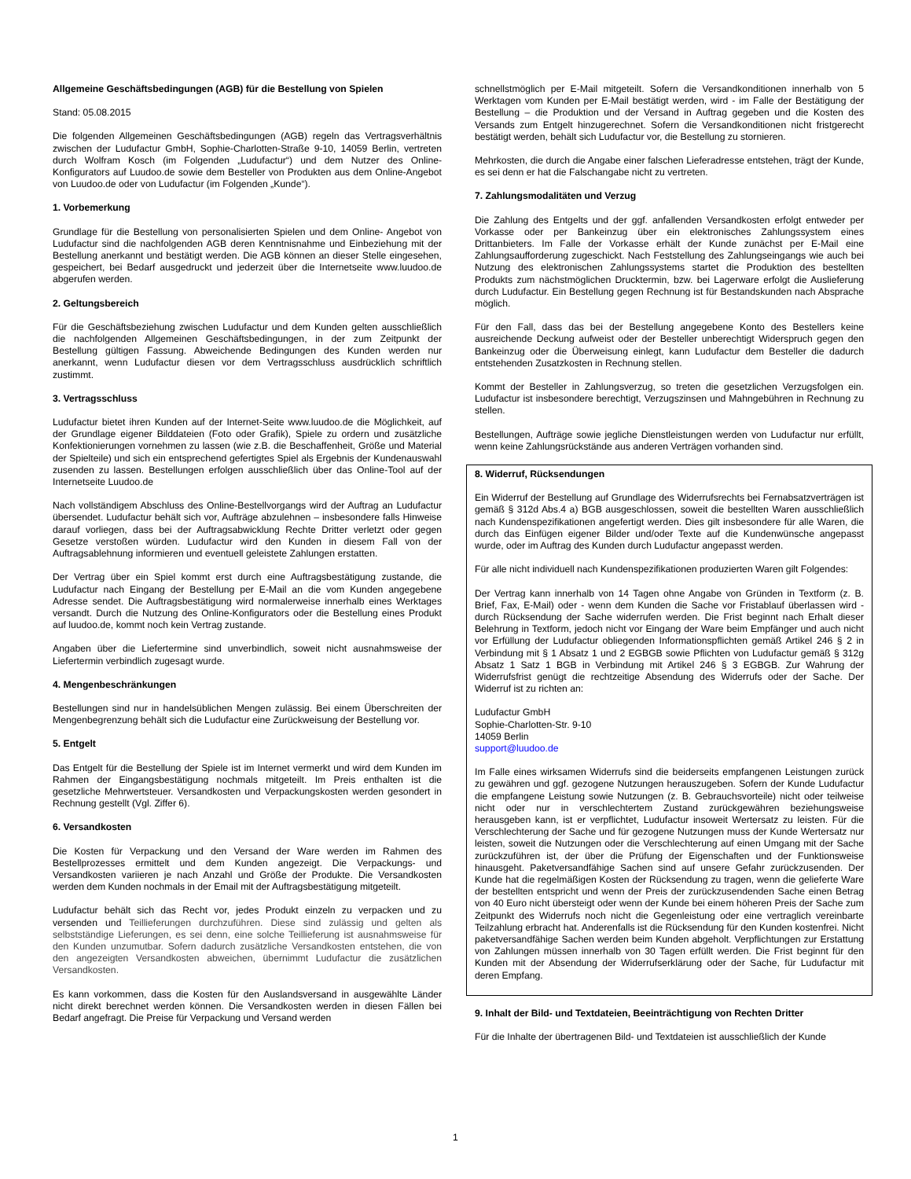Allgemeine Geschäftsbedingungen (AGB) für die Bestellung von Spielen
Stand: 05.08.2015
Die folgenden Allgemeinen Geschäftsbedingungen (AGB) regeln das Vertragsverhältnis zwischen der Ludufactur GmbH, Sophie-Charlotten-Straße 9-10, 14059 Berlin, vertreten durch Wolfram Kosch (im Folgenden „Ludufactur“) und dem Nutzer des Online-Konfigurators auf Luudoo.de sowie dem Besteller von Produkten aus dem Online-Angebot von Luudoo.de oder von Ludufactur (im Folgenden „Kunde“).
1. Vorbemerkung
Grundlage für die Bestellung von personalisierten Spielen und dem Online- Angebot von Ludufactur sind die nachfolgenden AGB deren Kenntnisnahme und Einbeziehung mit der Bestellung anerkannt und bestätigt werden. Die AGB können an dieser Stelle eingesehen, gespeichert, bei Bedarf ausgedruckt und jederzeit über die Internetseite www.luudoo.de abgerufen werden.
2. Geltungsbereich
Für die Geschäftsbeziehung zwischen Ludufactur und dem Kunden gelten ausschließlich die nachfolgenden Allgemeinen Geschäftsbedingungen, in der zum Zeitpunkt der Bestellung gültigen Fassung. Abweichende Bedingungen des Kunden werden nur anerkannt, wenn Ludufactur diesen vor dem Vertragsschluss ausdrücklich schriftlich zustimmt.
3. Vertragsschluss
Ludufactur bietet ihren Kunden auf der Internet-Seite www.luudoo.de die Möglichkeit, auf der Grundlage eigener Bilddateien (Foto oder Grafik), Spiele zu ordern und zusätzliche Konfektionierungen vornehmen zu lassen (wie z.B. die Beschaffenheit, Größe und Material der Spielteile) und sich ein entsprechend gefertigtes Spiel als Ergebnis der Kundenauswahl zusenden zu lassen. Bestellungen erfolgen ausschließlich über das Online-Tool auf der Internetseite Luudoo.de
Nach vollständigem Abschluss des Online-Bestellvorgangs wird der Auftrag an Ludufactur übersendet. Ludufactur behält sich vor, Aufträge abzulehnen – insbesondere falls Hinweise darauf vorliegen, dass bei der Auftragsabwicklung Rechte Dritter verletzt oder gegen Gesetze verstoßen würden. Ludufactur wird den Kunden in diesem Fall von der Auftragsablehnung informieren und eventuell geleistete Zahlungen erstatten.
Der Vertrag über ein Spiel kommt erst durch eine Auftragsbestätigung zustande, die Ludufactur nach Eingang der Bestellung per E-Mail an die vom Kunden angegebene Adresse sendet. Die Auftragsbestätigung wird normalerweise innerhalb eines Werktages versandt. Durch die Nutzung des Online-Konfigurators oder die Bestellung eines Produkt auf luudoo.de, kommt noch kein Vertrag zustande.
Angaben über die Liefertermine sind unverbindlich, soweit nicht ausnahmsweise der Liefertermin verbindlich zugesagt wurde.
4. Mengenbeschränkungen
Bestellungen sind nur in handelsüblichen Mengen zulässig. Bei einem Überschreiten der Mengenbegrenzung behält sich die Ludufactur eine Zurückweisung der Bestellung vor.
5. Entgelt
Das Entgelt für die Bestellung der Spiele ist im Internet vermerkt und wird dem Kunden im Rahmen der Eingangsbestätigung nochmals mitgeteilt. Im Preis enthalten ist die gesetzliche Mehrwertsteuer. Versandkosten und Verpackungskosten werden gesondert in Rechnung gestellt (Vgl. Ziffer 6).
6. Versandkosten
Die Kosten für Verpackung und den Versand der Ware werden im Rahmen des Bestellprozesses ermittelt und dem Kunden angezeigt. Die Verpackungs- und Versandkosten variieren je nach Anzahl und Größe der Produkte. Die Versandkosten werden dem Kunden nochmals in der Email mit der Auftragsbestätigung mitgeteilt.
Ludufactur behält sich das Recht vor, jedes Produkt einzeln zu verpacken und zu versenden und Teillieferungen durchzuführen. Diese sind zulässig und gelten als selbstständige Lieferungen, es sei denn, eine solche Teillieferung ist ausnahmsweise für den Kunden unzumutbar. Sofern dadurch zusätzliche Versandkosten entstehen, die von den angezeigten Versandkosten abweichen, übernimmt Ludufactur die zusätzlichen Versandkosten.
Es kann vorkommen, dass die Kosten für den Auslandsversand in ausgewählte Länder nicht direkt berechnet werden können. Die Versandkosten werden in diesen Fällen bei Bedarf angefragt. Die Preise für Verpackung und Versand werden
schnellstmöglich per E-Mail mitgeteilt. Sofern die Versandkonditionen innerhalb von 5 Werktagen vom Kunden per E-Mail bestätigt werden, wird - im Falle der Bestätigung der Bestellung – die Produktion und der Versand in Auftrag gegeben und die Kosten des Versands zum Entgelt hinzugerechnet. Sofern die Versandkonditionen nicht fristgerecht bestätigt werden, behält sich Ludufactur vor, die Bestellung zu stornieren.
Mehrkosten, die durch die Angabe einer falschen Lieferadresse entstehen, trägt der Kunde, es sei denn er hat die Falschangabe nicht zu vertreten.
7. Zahlungsmodalitäten und Verzug
Die Zahlung des Entgelts und der ggf. anfallenden Versandkosten erfolgt entweder per Vorkasse oder per Bankeinzug über ein elektronisches Zahlungssystem eines Drittanbieters. Im Falle der Vorkasse erhält der Kunde zunächst per E-Mail eine Zahlungsaufforderung zugeschickt. Nach Feststellung des Zahlungseingangs wie auch bei Nutzung des elektronischen Zahlungssystems startet die Produktion des bestellten Produkts zum nächstmöglichen Drucktermin, bzw. bei Lagerware erfolgt die Auslieferung durch Ludufactur. Ein Bestellung gegen Rechnung ist für Bestandskunden nach Absprache möglich.
Für den Fall, dass das bei der Bestellung angegebene Konto des Bestellers keine ausreichende Deckung aufweist oder der Besteller unberechtigt Widerspruch gegen den Bankeinzug oder die Überweisung einlegt, kann Ludufactur dem Besteller die dadurch entstehenden Zusatzkosten in Rechnung stellen.
Kommt der Besteller in Zahlungsverzug, so treten die gesetzlichen Verzugsfolgen ein. Ludufactur ist insbesondere berechtigt, Verzugszinsen und Mahngebühren in Rechnung zu stellen.
Bestellungen, Aufträge sowie jegliche Dienstleistungen werden von Ludufactur nur erfüllt, wenn keine Zahlungsrückstände aus anderen Verträgen vorhanden sind.
8. Widerruf, Rücksendungen
Ein Widerruf der Bestellung auf Grundlage des Widerrufsrechts bei Fernabsatzverträgen ist gemäß § 312d Abs.4 a) BGB ausgeschlossen, soweit die bestellten Waren ausschließlich nach Kundenspezifikationen angefertigt werden. Dies gilt insbesondere für alle Waren, die durch das Einfügen eigener Bilder und/oder Texte auf die Kundenwünsche angepasst wurde, oder im Auftrag des Kunden durch Ludufactur angepasst werden.
Für alle nicht individuell nach Kundenspezifikationen produzierten Waren gilt Folgendes:
Der Vertrag kann innerhalb von 14 Tagen ohne Angabe von Gründen in Textform (z. B. Brief, Fax, E-Mail) oder - wenn dem Kunden die Sache vor Fristablauf überlassen wird - durch Rücksendung der Sache widerrufen werden. Die Frist beginnt nach Erhalt dieser Belehrung in Textform, jedoch nicht vor Eingang der Ware beim Empfänger und auch nicht vor Erfüllung der Ludufactur obliegenden Informationspflichten gemäß Artikel 246 § 2 in Verbindung mit § 1 Absatz 1 und 2 EGBGB sowie Pflichten von Ludufactur gemäß § 312g Absatz 1 Satz 1 BGB in Verbindung mit Artikel 246 § 3 EGBGB. Zur Wahrung der Widerrufsfrist genügt die rechtzeitige Absendung des Widerrufs oder der Sache. Der Widerruf ist zu richten an:
Ludufactur GmbH
Sophie-Charlotten-Str. 9-10
14059 Berlin
support@luudoo.de
Im Falle eines wirksamen Widerrufs sind die beiderseits empfangenen Leistungen zurück zu gewähren und ggf. gezogene Nutzungen herauszugeben. Sofern der Kunde Ludufactur die empfangene Leistung sowie Nutzungen (z. B. Gebrauchsvorteile) nicht oder teilweise nicht oder nur in verschlechtertem Zustand zurückgewähren beziehungsweise herausgeben kann, ist er verpflichtet, Ludufactur insoweit Wertersatz zu leisten. Für die Verschlechterung der Sache und für gezogene Nutzungen muss der Kunde Wertersatz nur leisten, soweit die Nutzungen oder die Verschlechterung auf einen Umgang mit der Sache zurückzuführen ist, der über die Prüfung der Eigenschaften und der Funktionsweise hinausgeht. Paketversandfähige Sachen sind auf unsere Gefahr zurückzusenden. Der Kunde hat die regelmäßigen Kosten der Rücksendung zu tragen, wenn die gelieferte Ware der bestellten entspricht und wenn der Preis der zurückzusendenden Sache einen Betrag von 40 Euro nicht übersteigt oder wenn der Kunde bei einem höheren Preis der Sache zum Zeitpunkt des Widerrufs noch nicht die Gegenleistung oder eine vertraglich vereinbarte Teilzahlung erbracht hat. Anderenfalls ist die Rücksendung für den Kunden kostenfrei. Nicht paketversandfähige Sachen werden beim Kunden abgeholt. Verpflichtungen zur Erstattung von Zahlungen müssen innerhalb von 30 Tagen erfüllt werden. Die Frist beginnt für den Kunden mit der Absendung der Widerrufserklärung oder der Sache, für Ludufactur mit deren Empfang.
9. Inhalt der Bild- und Textdateien, Beeinträchtigung von Rechten Dritter
Für die Inhalte der übertragenen Bild- und Textdateien ist ausschließlich der Kunde
1